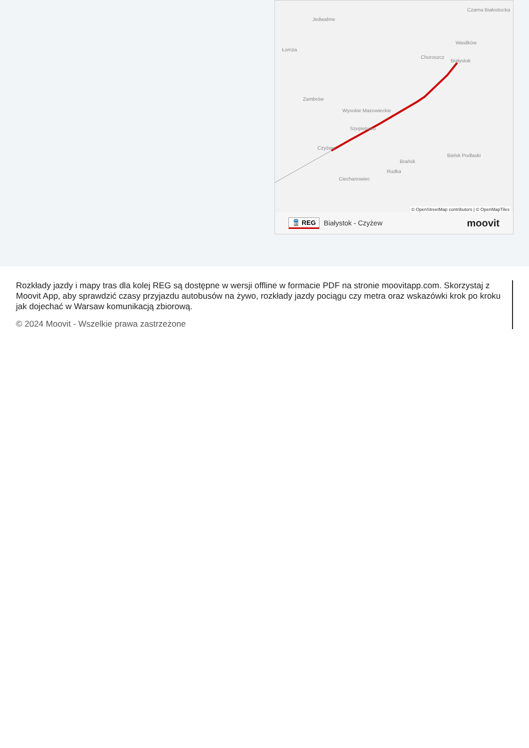Jedwabne
Czarna Białostocka
Wasilków
Łomża
Choroszcz
Białystok
Zambrów
Wysokie Mazowieckie
Szepietowo
Czyżew
Bielsk Podlaski
Brańsk
Rudka
Ciechanowiec
© OpenStreetMap contributors | © OpenMapTiles
🚆 REG Białystok - Czyżew moovit
Rozkłady jazdy i mapy tras dla kolej REG są dostępne w wersji offline w formacie PDF na stronie moovitapp.com. Skorzystaj z Moovit App, aby sprawdzić czasy przyjazdu autobusów na żywo, rozkłady jazdy pociągu czy metra oraz wskazówki krok po kroku jak dojechać w Warsaw komunikacją zbiorową.
© 2024 Moovit - Wszelkie prawa zastrzeżone